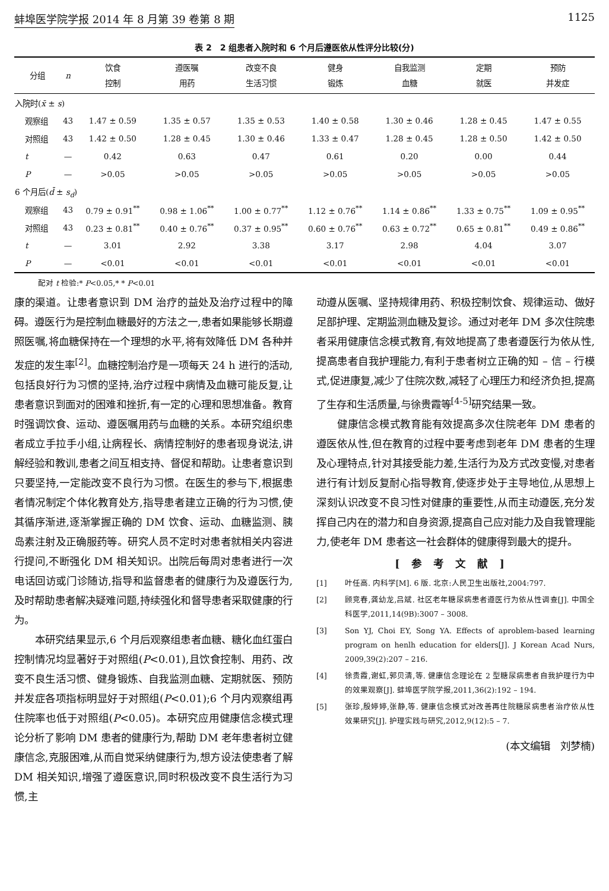蚌埠医学院学报 2014 年 8 月第 39 卷第 8 期 1125
表 2　2 组患者入院时和 6 个月后遵医依从性评分比较(分)
| 分组 | n | 饮食 控制 | 遵医嘱 用药 | 改变不良 生活习惯 | 健身 锻炼 | 自我监测 血糖 | 定期 就医 | 预防 并发症 |
| --- | --- | --- | --- | --- | --- | --- | --- | --- |
| 入院时( x̄ ± s ) | | | | | | | | |
| 观察组 | 43 | 1.47 ± 0.59 | 1.35 ± 0.57 | 1.35 ± 0.53 | 1.40 ± 0.58 | 1.30 ± 0.46 | 1.28 ± 0.45 | 1.47 ± 0.55 |
| 对照组 | 43 | 1.42 ± 0.50 | 1.28 ± 0.45 | 1.30 ± 0.46 | 1.33 ± 0.47 | 1.28 ± 0.45 | 1.28 ± 0.50 | 1.42 ± 0.50 |
| t | — | 0.42 | 0.63 | 0.47 | 0.61 | 0.20 | 0.00 | 0.44 |
| P | — | >0.05 | >0.05 | >0.05 | >0.05 | >0.05 | >0.05 | >0.05 |
| 6 个月后( d̄ ± s<sub>d</sub> ) | | | | | | | | |
| 观察组 | 43 | 0.79 ± 0.91<sup>**</sup> | 0.98 ± 1.06<sup>**</sup> | 1.00 ± 0.77<sup>**</sup> | 1.12 ± 0.76<sup>**</sup> | 1.14 ± 0.86<sup>**</sup> | 1.33 ± 0.75<sup>**</sup> | 1.09 ± 0.95<sup>**</sup> |
| 对照组 | 43 | 0.23 ± 0.81<sup>**</sup> | 0.40 ± 0.76<sup>**</sup> | 0.37 ± 0.95<sup>**</sup> | 0.60 ± 0.76<sup>**</sup> | 0.63 ± 0.72<sup>**</sup> | 0.65 ± 0.81<sup>**</sup> | 0.49 ± 0.86<sup>**</sup> |
| t | — | 3.01 | 2.92 | 3.38 | 3.17 | 2.98 | 4.04 | 3.07 |
| P | — | <0.01 | <0.01 | <0.01 | <0.01 | <0.01 | <0.01 | <0.01 |
配对 t 检验:* P<0.05,* * P<0.01
康的渠道。让患者意识到 DM 治疗的益处及治疗过程中的障碍。遵医行为是控制血糖最好的方法之一,患者如果能够长期遵照医嘱,将血糖保持在一个理想的水平,将有效降低 DM 各种并发症的发生率<sup>[2]</sup>。血糖控制治疗是一项每天 24 h 进行的活动,包括良好行为习惯的坚持,治疗过程中病情及血糖可能反复,让患者意识到面对的困难和挫折,有一定的心理和思想准备。教育时强调饮食、运动、遵医嘱用药与血糖的关系。本研究组织患者成立手拉手小组,让病程长、病情控制好的患者现身说法,讲解经验和教训,患者之间互相支持、督促和帮助。让患者意识到只要坚持,一定能改变不良行为习惯。在医生的参与下,根据患者情况制定个体化教育处方,指导患者建立正确的行为习惯,使其循序渐进,逐渐掌握正确的 DM 饮食、运动、血糖监测、胰岛素注射及正确服药等。研究人员不定时对患者就相关内容进行提问,不断强化 DM 相关知识。出院后每周对患者进行一次电话回访或门诊随访,指导和监督患者的健康行为及遵医行为,及时帮助患者解决疑难问题,持续强化和督导患者采取健康的行为。
本研究结果显示,6 个月后观察组患者血糖、糖化血红蛋白控制情况均显著好于对照组(P<0.01),且饮食控制、用药、改变不良生活习惯、健身锻炼、自我监测血糖、定期就医、预防并发症各项指标明显好于对照组(P<0.01);6 个月内观察组再住院率也低于对照组(P<0.05)。本研究应用健康信念模式理论分析了影响 DM 患者的健康行为,帮助 DM 老年患者树立健康信念,克服困难,从而自觉采纳健康行为,想方设法使患者了解 DM 相关知识,增强了遵医意识,同时积极改变不良生活行为习惯,主
动遵从医嘱、坚持规律用药、积极控制饮食、规律运动、做好足部护理、定期监测血糖及复诊。通过对老年 DM 多次住院患者采用健康信念模式教育,有效地提高了患者遵医行为依从性,提高患者自我护理能力,有利于患者树立正确的知 – 信 – 行模式,促进康复,减少了住院次数,减轻了心理压力和经济负担,提高了生存和生活质量,与徐贵霞等<sup>[4-5]</sup>研究结果一致。
健康信念模式教育能有效提高多次住院老年 DM 患者的遵医依从性,但在教育的过程中要考虑到老年 DM 患者的生理及心理特点,针对其接受能力差,生活行为及方式改变慢,对患者进行有计划反复耐心指导教育,使逐步处于主导地位,从思想上深刻认识改变不良习性对健康的重要性,从而主动遵医,充分发挥自己内在的潜力和自身资源,提高自己应对能力及自我管理能力,使老年 DM 患者这一社会群体的健康得到最大的提升。
[参考文献]
[1] 叶任高. 内科学[M]. 6 版. 北京:人民卫生出版社,2004:797.
[2] 顾竞春,龚幼龙,吕斌. 社区老年糖尿病患者遵医行为依从性调查[J]. 中国全科医学,2011,14(9B):3007 – 3008.
[3] Son YJ, Choi EY, Song YA. Effects of aproblem-based learning program on henlh education for elders[J]. J Korean Acad Nurs, 2009,39(2):207 – 216.
[4] 徐贵霞,谢虹,郭贝清,等. 健康信念理论在 2 型糖尿病患者自我护理行为中的效果观察[J]. 蚌埠医学院学报,2011,36(2):192 – 194.
[5] 张珍,殷婷婷,张静,等. 健康信念模式对改善再住院糖尿病患者治疗依从性效果研究[J]. 护理实践与研究,2012,9(12):5 – 7.
(本文编辑　刘梦楠)